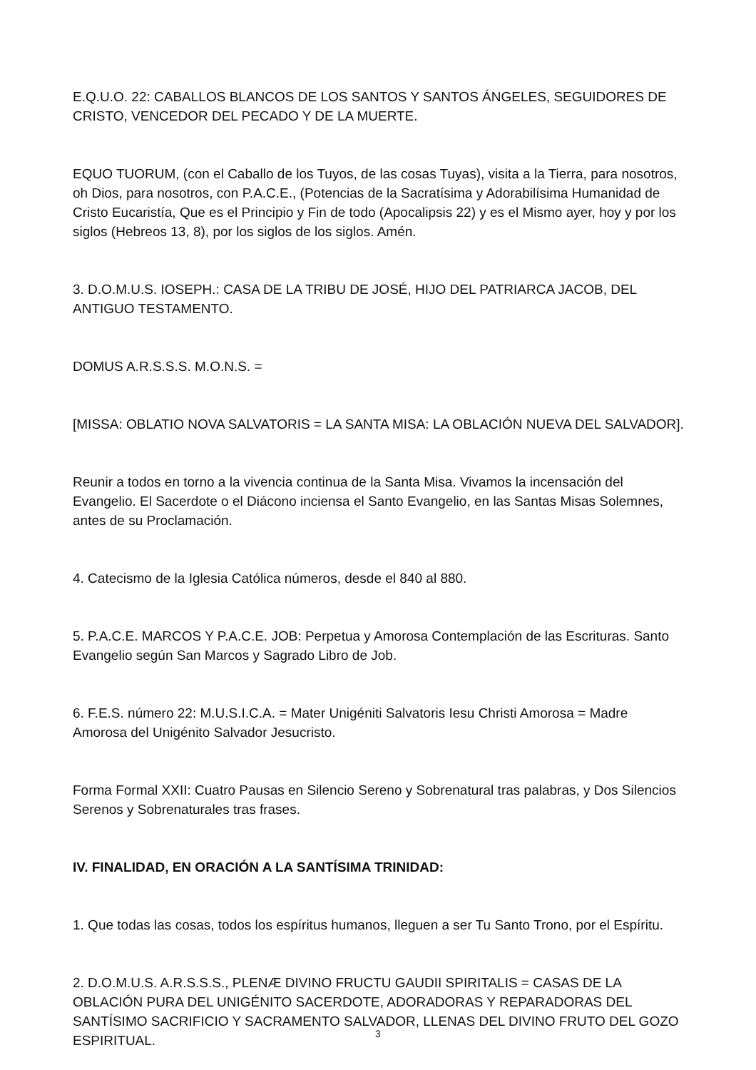E.Q.U.O. 22: CABALLOS BLANCOS DE LOS SANTOS Y SANTOS ÁNGELES, SEGUIDORES DE CRISTO, VENCEDOR DEL PECADO Y DE LA MUERTE.
EQUO TUORUM, (con el Caballo de los Tuyos, de las cosas Tuyas), visita a la Tierra, para nosotros, oh Dios, para nosotros, con P.A.C.E., (Potencias de la Sacratísima y Adorabilísima Humanidad de Cristo Eucaristía, Que es el Principio y Fin de todo (Apocalipsis 22) y es el Mismo ayer, hoy y por los siglos (Hebreos 13, 8), por los siglos de los siglos. Amén.
3. D.O.M.U.S. IOSEPH.: CASA DE LA TRIBU DE JOSÉ, HIJO DEL PATRIARCA JACOB, DEL ANTIGUO TESTAMENTO.
DOMUS A.R.S.S.S. M.O.N.S. =
[MISSA: OBLATIO NOVA SALVATORIS = LA SANTA MISA: LA OBLACIÓN NUEVA DEL SALVADOR].
Reunir a todos en torno a la vivencia continua de la Santa Misa. Vivamos la incensación del Evangelio. El Sacerdote o el Diácono inciensa el Santo Evangelio, en las Santas Misas Solemnes, antes de su Proclamación.
4. Catecismo de la Iglesia Católica números, desde el 840 al 880.
5. P.A.C.E. MARCOS Y P.A.C.E. JOB: Perpetua y Amorosa Contemplación de las Escrituras. Santo Evangelio según San Marcos y Sagrado Libro de Job.
6. F.E.S. número 22: M.U.S.I.C.A. = Mater Unigéniti Salvatoris Iesu Christi Amorosa = Madre Amorosa del Unigénito Salvador Jesucristo.
Forma Formal XXII: Cuatro Pausas en Silencio Sereno y Sobrenatural tras palabras, y Dos Silencios Serenos y Sobrenaturales tras frases.
IV. FINALIDAD, EN ORACIÓN A LA SANTÍSIMA TRINIDAD:
1. Que todas las cosas, todos los espíritus humanos, lleguen a ser Tu Santo Trono, por el Espíritu.
2. D.O.M.U.S. A.R.S.S.S., PLENÆ DIVINO FRUCTU GAUDII SPIRITALIS = CASAS DE LA OBLACIÓN PURA DEL UNIGÉNITO SACERDOTE, ADORADORAS Y REPARADORAS DEL SANTÍSIMO SACRIFICIO Y SACRAMENTO SALVADOR, LLENAS DEL DIVINO FRUTO DEL GOZO ESPIRITUAL.
3